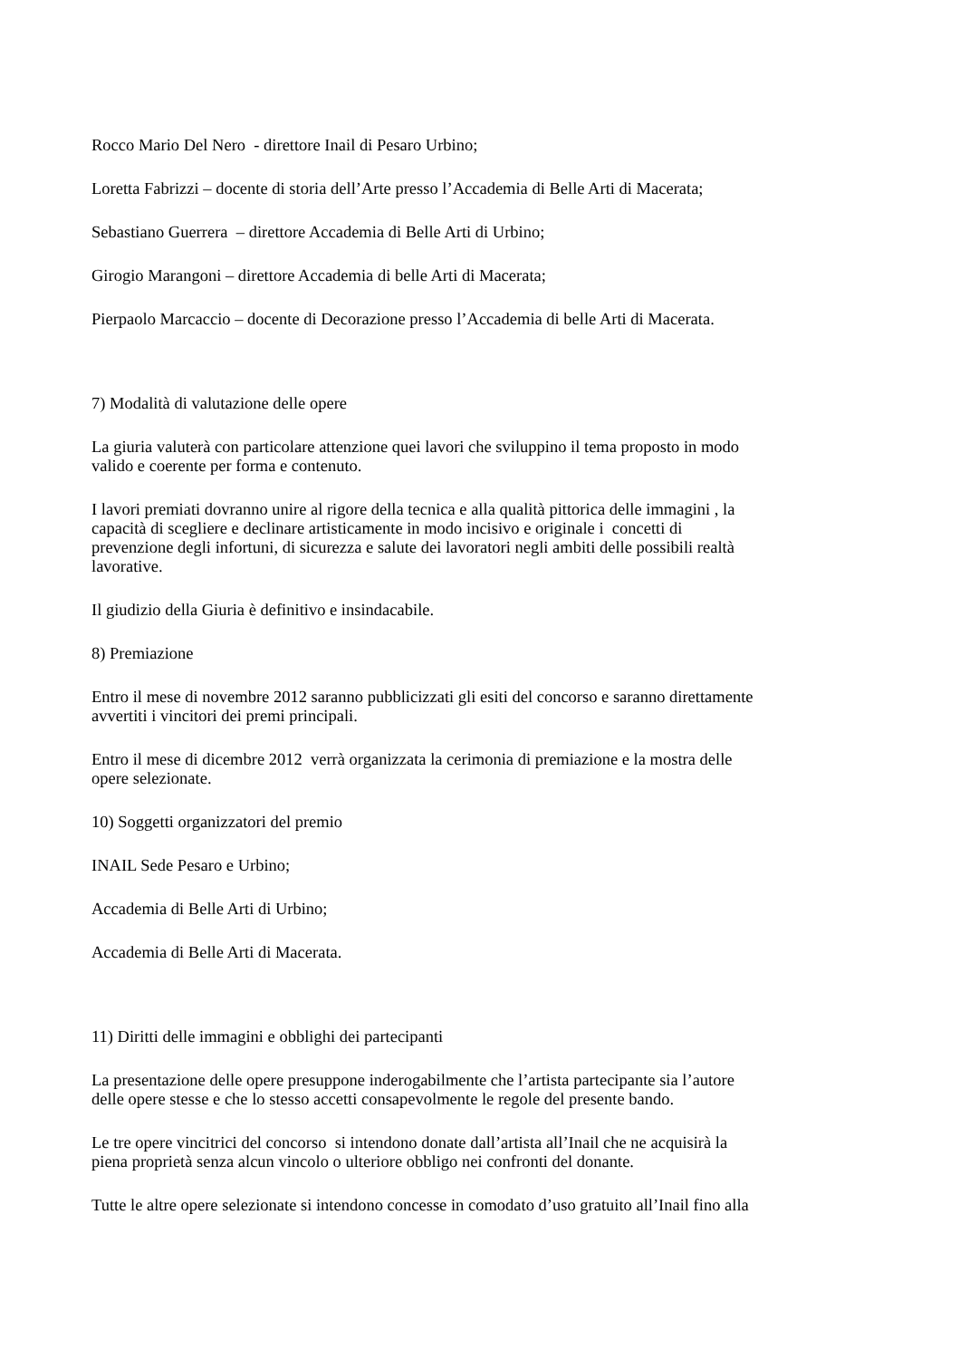Rocco Mario Del Nero - direttore Inail di Pesaro Urbino;
Loretta Fabrizzi – docente di storia dell’Arte presso l’Accademia di Belle Arti di Macerata;
Sebastiano Guerrera – direttore Accademia di Belle Arti di Urbino;
Girogio Marangoni – direttore Accademia di belle Arti di Macerata;
Pierpaolo Marcaccio – docente di Decorazione presso l’Accademia di belle Arti di Macerata.
7) Modalità di valutazione delle opere
La giuria valuterà con particolare attenzione quei lavori che sviluppino il tema proposto in modo
valido e coerente per forma e contenuto.
I lavori premiati dovranno unire al rigore della tecnica e alla qualità pittorica delle immagini , la
capacità di scegliere e declinare artisticamente in modo incisivo e originale i concetti di
prevenzione degli infortuni, di sicurezza e salute dei lavoratori negli ambiti delle possibili realtà
lavorative.
Il giudizio della Giuria è definitivo e insindacabile.
8) Premiazione
Entro il mese di novembre 2012 saranno pubblicizzati gli esiti del concorso e saranno direttamente
avvertiti i vincitori dei premi principali.
Entro il mese di dicembre 2012 verrà organizzata la cerimonia di premiazione e la mostra delle
opere selezionate.
10) Soggetti organizzatori del premio
INAIL Sede Pesaro e Urbino;
Accademia di Belle Arti di Urbino;
Accademia di Belle Arti di Macerata.
11) Diritti delle immagini e obblighi dei partecipanti
La presentazione delle opere presuppone inderogabilmente che l’artista partecipante sia l’autore
delle opere stesse e che lo stesso accetti consapevolmente le regole del presente bando.
Le tre opere vincitrici del concorso si intendono donate dall’artista all’Inail che ne acquisirà la
piena proprietà senza alcun vincolo o ulteriore obbligo nei confronti del donante.
Tutte le altre opere selezionate si intendono concesse in comodato d’uso gratuito all’Inail fino alla